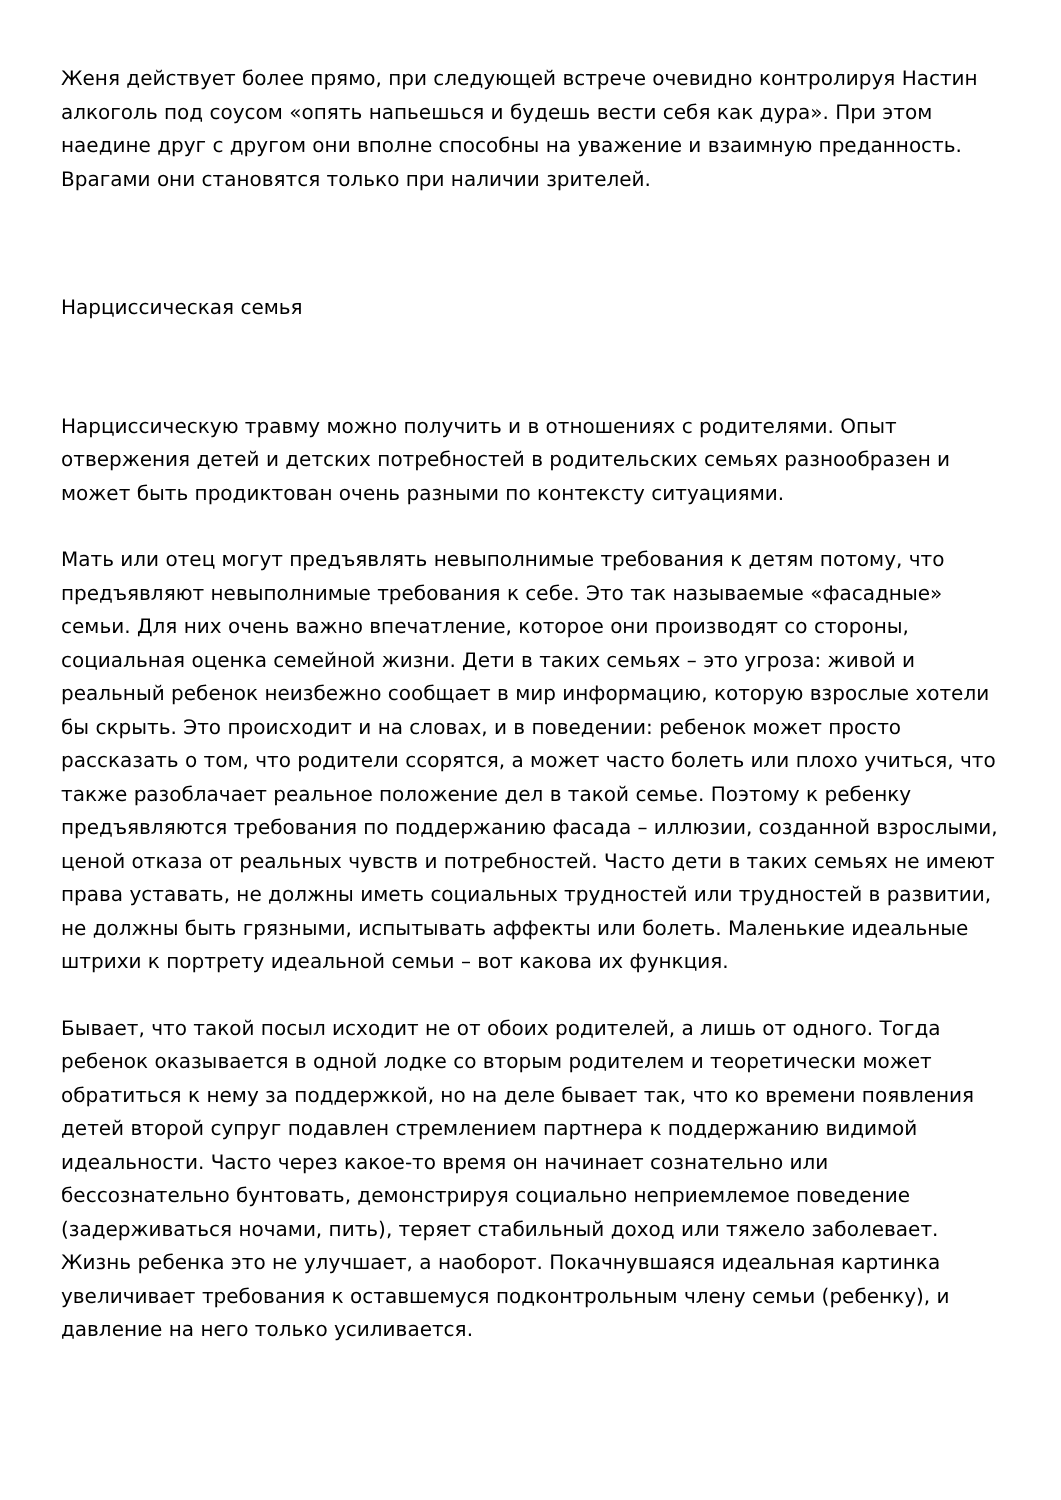Женя действует более прямо, при следующей встрече очевидно контролируя Настин алкоголь под соусом «опять напьешься и будешь вести себя как дура». При этом наедине друг с другом они вполне способны на уважение и взаимную преданность. Врагами они становятся только при наличии зрителей.
Нарциссическая семья
Нарциссическую травму можно получить и в отношениях с родителями. Опыт отвержения детей и детских потребностей в родительских семьях разнообразен и может быть продиктован очень разными по контексту ситуациями.
Мать или отец могут предъявлять невыполнимые требования к детям потому, что предъявляют невыполнимые требования к себе. Это так называемые «фасадные» семьи. Для них очень важно впечатление, которое они производят со стороны, социальная оценка семейной жизни. Дети в таких семьях – это угроза: живой и реальный ребенок неизбежно сообщает в мир информацию, которую взрослые хотели бы скрыть. Это происходит и на словах, и в поведении: ребенок может просто рассказать о том, что родители ссорятся, а может часто болеть или плохо учиться, что также разоблачает реальное положение дел в такой семье. Поэтому к ребенку предъявляются требования по поддержанию фасада – иллюзии, созданной взрослыми, ценой отказа от реальных чувств и потребностей. Часто дети в таких семьях не имеют права уставать, не должны иметь социальных трудностей или трудностей в развитии, не должны быть грязными, испытывать аффекты или болеть. Маленькие идеальные штрихи к портрету идеальной семьи – вот какова их функция.
Бывает, что такой посыл исходит не от обоих родителей, а лишь от одного. Тогда ребенок оказывается в одной лодке со вторым родителем и теоретически может обратиться к нему за поддержкой, но на деле бывает так, что ко времени появления детей второй супруг подавлен стремлением партнера к поддержанию видимой идеальности. Часто через какое-то время он начинает сознательно или бессознательно бунтовать, демонстрируя социально неприемлемое поведение (задерживаться ночами, пить), теряет стабильный доход или тяжело заболевает. Жизнь ребенка это не улучшает, а наоборот. Покачнувшаяся идеальная картинка увеличивает требования к оставшемуся подконтрольным члену семьи (ребенку), и давление на него только усиливается.